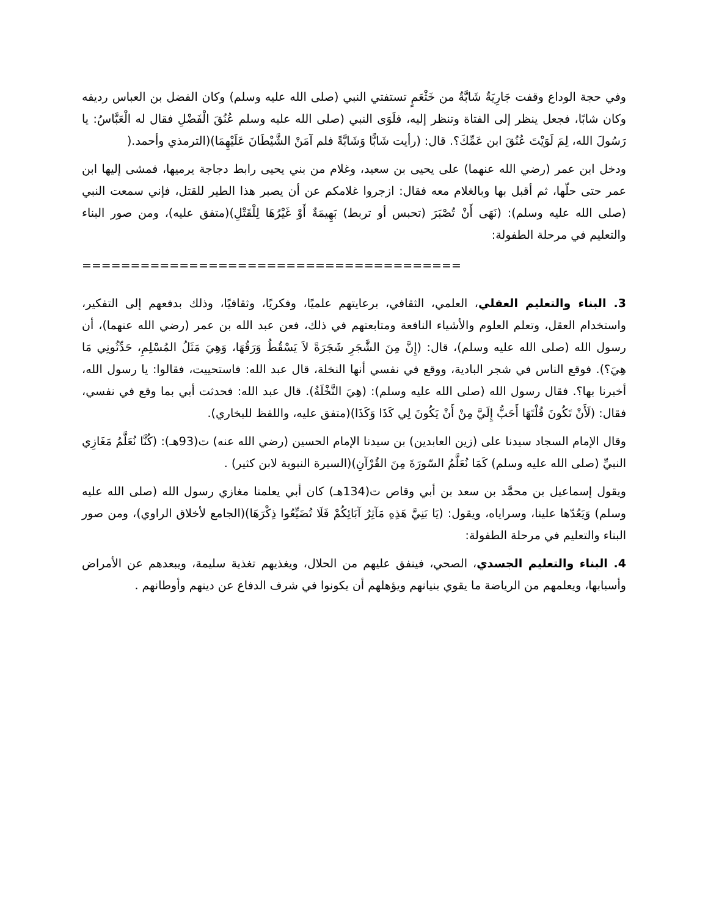وفي حجة الوداع وقفت جَارِيَةٌ شَابَّةٌ من خَثْعَمٍ تستفتي النبي (صلى الله عليه وسلم) وكان الفضل بن العباس رديفه وكان شابًا، فجعل ينظر إلى الفتاة وتنظر إليه، فلَوَى النبي (صلى الله عليه وسلم عُنُقَ الْفَضْلِ فقال له الْعَبَّاسُ: يا رَسُولَ الله، لِمَ لَوَيْتَ عُنُقَ ابن عَمِّكَ؟. قال: (رأيت شَابًّا وَشَابَّةً فلم آمَنْ الشَّيْطَانَ عَلَيْهِمَا)(الترمذي وأحمد.(
ودخل ابن عمر (رضي الله عنهما) على يحيى بن سعيد، وغلام من بني يحيى رابط دجاجة يرميها، فمشى إليها ابن عمر حتى حلّها، ثم أقبل بها وبالغلام معه فقال: ازجروا غلامكم عن أن يصبر هذا الطير للقتل، فإني سمعت النبي (صلى الله عليه وسلم): (نَهَى أَنْ تُصْبَرَ (تحبس أو تربط) بَهِيمَةٌ أَوْ غَيْرُهَا لِلْقَتْلِ)(متفق عليه)، ومن صور البناء والتعليم في مرحلة الطفولة:
=======================================
3. البناء والتعليم العقلي، العلمي، الثقافي، برعايتهم علميًا، وفكريًا، وثقافيًا، وذلك بدفعهم إلى التفكير، واستخدام العقل، وتعلم العلوم والأشياء النافعة ومتابعتهم في ذلك، فعن عبد الله بن عمر (رضي الله عنهما)، أن رسول الله (صلى الله عليه وسلم)، قال: (إِنَّ مِنَ الشَّجَرِ شَجَرَةً لاَ يَسْقُطُ وَرَقُهَا، وَهِيَ مَثَلُ المُسْلِمِ، حَدِّثُونِي مَا هِيَ؟). فوقع الناس في شجر البادية، ووقع في نفسي أنها النخلة، قال عبد الله: فاستحييت، فقالوا: يا رسول الله، أخبرنا بها؟. فقال رسول الله (صلى الله عليه وسلم): (هِيَ النَّخْلَةُ). قال عبد الله: فحدثت أبي بما وقع في نفسي، فقال: (لَأَنْ تَكُونَ قُلْتَهَا أَحَبُّ إِلَيَّ مِنْ أَنْ يَكُونَ لِي كَذَا وَكَذَا)(متفق عليه، واللفظ للبخاري).
وقال الإمام السجاد سيدنا على (زين العابدين) بن سيدنا الإمام الحسين (رضي الله عنه) ت(93هـ): (كُنَّا نُعَلَّمُ مَغَازِي النبيِّ (صلى الله عليه وسلم) كَمَا نُعَلَّمُ السّورَةَ مِنَ القُرْآنِ)(السيرة النبوية لابن كثير) .
ويقول إسماعيل بن محمَّد بن سعد بن أبي وقاص ت(134هـ) كان أبي يعلمنا مغازي رسول الله (صلى الله عليه وسلم) وَيَعُدّها علينا، وسراياه، ويقول: (يَا بَنِيَّ هَذِهِ مَآثِرُ آبَائِكُمْ فَلَا تُضَيِّعُوا ذِكْرَهَا)(الجامع لأخلاق الراوي)، ومن صور البناء والتعليم في مرحلة الطفولة:
4. البناء والتعليم الجسدي، الصحي، فينفق عليهم من الحلال، ويغذيهم تغذية سليمة، ويبعدهم عن الأمراض وأسبابها، ويعلمهم من الرياضة ما يقوي بنيانهم ويؤهلهم أن يكونوا في شرف الدفاع عن دينهم وأوطانهم .